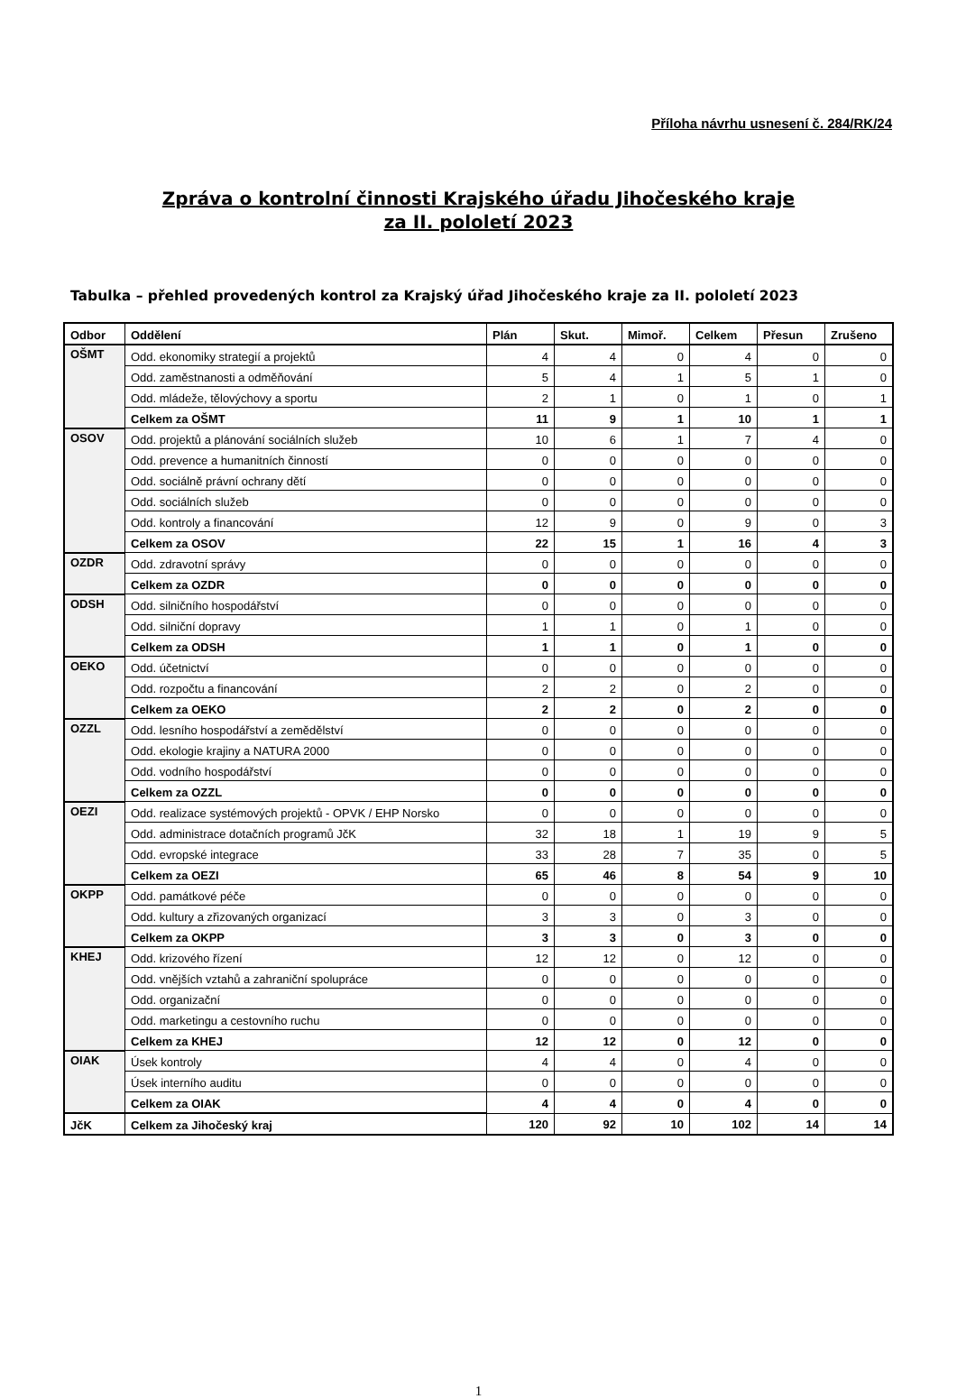Příloha návrhu usnesení č. 284/RK/24
Zpráva o kontrolní činnosti Krajského úřadu Jihočeského kraje
za II. pololetí 2023
Tabulka – přehled provedených kontrol za Krajský úřad Jihočeského kraje za II. pololetí 2023
| Odbor | Oddělení | Plán | Skut. | Mimoř. | Celkem | Přesun | Zrušeno |
| --- | --- | --- | --- | --- | --- | --- | --- |
| OŠMT | Odd. ekonomiky strategií a projektů | 4 | 4 | 0 | 4 | 0 | 0 |
| | Odd. zaměstnanosti a odměňování | 5 | 4 | 1 | 5 | 1 | 0 |
| | Odd. mládeže, tělovýchovy a sportu | 2 | 1 | 0 | 1 | 0 | 1 |
| | Celkem za OŠMT | 11 | 9 | 1 | 10 | 1 | 1 |
| OSOV | Odd. projektů a plánování sociálních služeb | 10 | 6 | 1 | 7 | 4 | 0 |
| | Odd. prevence a humanitních činností | 0 | 0 | 0 | 0 | 0 | 0 |
| | Odd. sociálně právní ochrany dětí | 0 | 0 | 0 | 0 | 0 | 0 |
| | Odd. sociálních služeb | 0 | 0 | 0 | 0 | 0 | 0 |
| | Odd. kontroly a financování | 12 | 9 | 0 | 9 | 0 | 3 |
| | Celkem za OSOV | 22 | 15 | 1 | 16 | 4 | 3 |
| OZDR | Odd. zdravotní správy | 0 | 0 | 0 | 0 | 0 | 0 |
| | Celkem za OZDR | 0 | 0 | 0 | 0 | 0 | 0 |
| ODSH | Odd. silničního hospodářství | 0 | 0 | 0 | 0 | 0 | 0 |
| | Odd. silniční dopravy | 1 | 1 | 0 | 1 | 0 | 0 |
| | Celkem za ODSH | 1 | 1 | 0 | 1 | 0 | 0 |
| OEKO | Odd. účetnictví | 0 | 0 | 0 | 0 | 0 | 0 |
| | Odd. rozpočtu a financování | 2 | 2 | 0 | 2 | 0 | 0 |
| | Celkem za OEKO | 2 | 2 | 0 | 2 | 0 | 0 |
| OZZL | Odd. lesního hospodářství a zemědělství | 0 | 0 | 0 | 0 | 0 | 0 |
| | Odd. ekologie krajiny a NATURA 2000 | 0 | 0 | 0 | 0 | 0 | 0 |
| | Odd. vodního hospodářství | 0 | 0 | 0 | 0 | 0 | 0 |
| | Celkem za OZZL | 0 | 0 | 0 | 0 | 0 | 0 |
| OEZI | Odd. realizace systémových projektů - OPVK / EHP Norsko | 0 | 0 | 0 | 0 | 0 | 0 |
| | Odd. administrace dotačních programů JčK | 32 | 18 | 1 | 19 | 9 | 5 |
| | Odd. evropské integrace | 33 | 28 | 7 | 35 | 0 | 5 |
| | Celkem za OEZI | 65 | 46 | 8 | 54 | 9 | 10 |
| OKPP | Odd. památkové péče | 0 | 0 | 0 | 0 | 0 | 0 |
| | Odd. kultury a zřizovaných organizací | 3 | 3 | 0 | 3 | 0 | 0 |
| | Celkem za OKPP | 3 | 3 | 0 | 3 | 0 | 0 |
| KHEJ | Odd. krizového řízení | 12 | 12 | 0 | 12 | 0 | 0 |
| | Odd. vnějších vztahů a zahraniční spolupráce | 0 | 0 | 0 | 0 | 0 | 0 |
| | Odd. organizační | 0 | 0 | 0 | 0 | 0 | 0 |
| | Odd. marketingu a cestovního ruchu | 0 | 0 | 0 | 0 | 0 | 0 |
| | Celkem za KHEJ | 12 | 12 | 0 | 12 | 0 | 0 |
| OIAK | Úsek kontroly | 4 | 4 | 0 | 4 | 0 | 0 |
| | Úsek interního auditu | 0 | 0 | 0 | 0 | 0 | 0 |
| | Celkem za OIAK | 4 | 4 | 0 | 4 | 0 | 0 |
| JčK | Celkem za Jihočeský kraj | 120 | 92 | 10 | 102 | 14 | 14 |
1